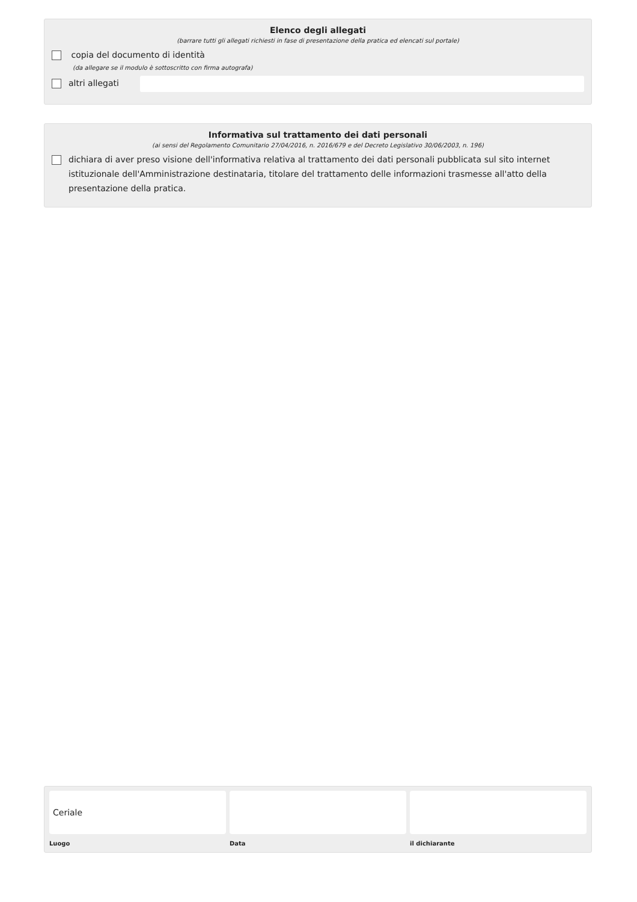Elenco degli allegati
(barrare tutti gli allegati richiesti in fase di presentazione della pratica ed elencati sul portale)
copia del documento di identità
(da allegare se il modulo è sottoscritto con firma autografa)
altri allegati
Informativa sul trattamento dei dati personali
(ai sensi del Regolamento Comunitario 27/04/2016, n. 2016/679 e del Decreto Legislativo 30/06/2003, n. 196)
dichiara di aver preso visione dell'informativa relativa al trattamento dei dati personali pubblicata sul sito internet istituzionale dell'Amministrazione destinataria, titolare del trattamento delle informazioni trasmesse all'atto della presentazione della pratica.
Ceriale
Luogo
Data il dichiarante